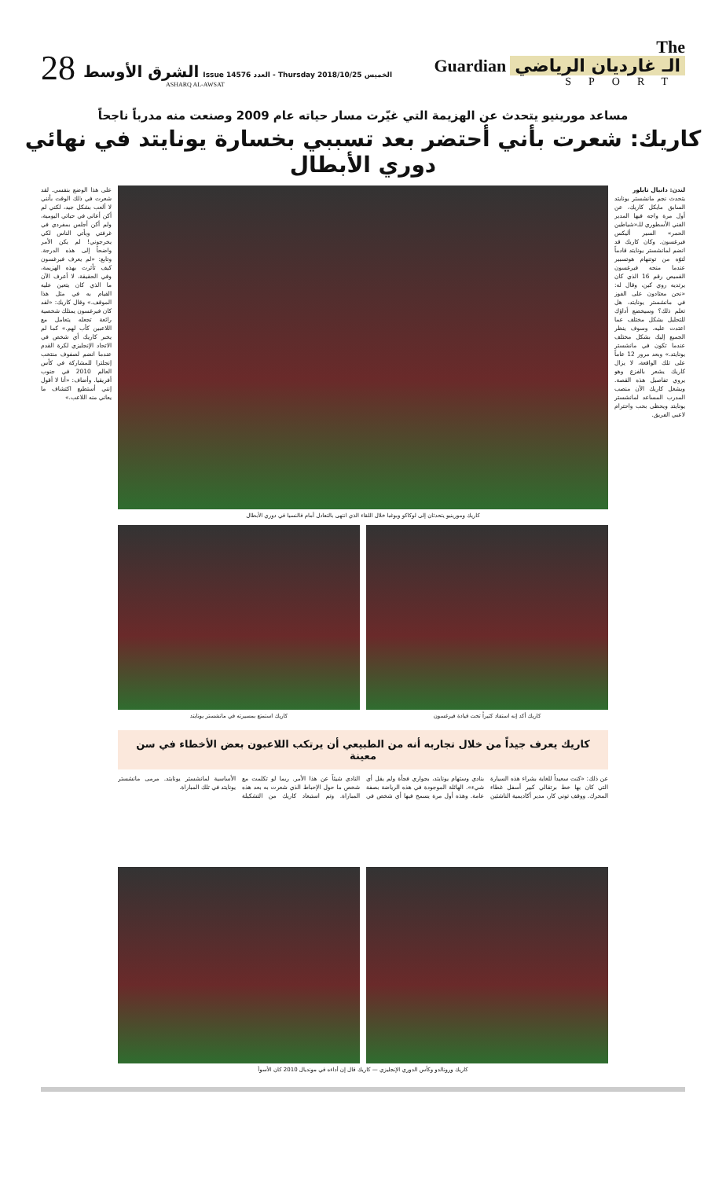28
الشرق الأوسط Issue 14576 العدد - Thursday 2018/10/25 الخميس
ASHARQ AL-AWSAT
The
Guardian الـ غارديان الرياضي
SPORT
مساعد مورينيو يتحدث عن الهزيمة التي غيّرت مسار حياته عام 2009 وصنعت منه مدرباً ناجحاً
كاريك: شعرت بأني أحتضر بعد تسببي بخسارة يونايتد في نهائي دوري الأبطال
لندن: دانيال تايلور
يتحدث نجم مانشستر يونايتد السابق مايكل كاريك، عن أول مرة واجه فيها المدير الفني الأسطوري للـ«شياطين الحمر» السير أليكس فيرغسون. وكان كاريك قد انضم لمانشستر يونايتد قادماً لتوّه من توتنهام هوتسبير عندما منحه فيرغسون القميص رقم 16 الذي كان يرتديه روي كين، وقال له: «نحن معتادون على الفوز في مانشستر يونايتد، هل تعلم ذلك؟ وسيخضع أداؤك للتحليل بشكل مختلف عما اعتدت عليه. وسوف ينظر الجميع إليك بشكل مختلف عندما تكون في مانشستر يونايتد.» وبعد مرور 12 عاماً على تلك الواقعة، لا يزال كاريك يشعر بالفزع وهو يروي تفاصيل هذه القصة. ويشغل كاريك الآن منصب المدرب المساعد لمانشستر يونايتد ويحظى بحب واحترام لاعبي الفريق.
كاريك ومورينيو يتحدثان إلى لوكاكو وبوغبا خلال اللقاء الذي انتهى بالتعادل أمام فالنسيا في دوري الأبطال
كاريك أكد إنه استفاد كثيراً تحت قيادة فيرغسون
كاريك استمتع بمسيرته في مانشستر يونايتد
كاريك يعرف جيداً من خلال تجاربه أنه من الطبيعي أن يرتكب اللاعبون بعض الأخطاء في سن معينة
عن ذلك: «كنت سعيداً للغاية بشراء هذه السيارة التي كان بها خط برتقالي كبير أسفل غطاء المحرك. ووقف توني كار، مدير أكاديمية الناشئين بنادي وستهام يونايتد، بجواري فجأة ولم يقل أي شيء». الهائلة الموجودة في هذه الرياضة بصفة عامة. وهذه أول مرة يسمح فيها أي شخص في النادي شيئاً عن هذا الأمر. ربما لو تكلمت مع شخص ما حول الإحباط الذي شعرت به بعد هذه المباراة. وتم استبعاد كاريك من التشكيلة الأساسية لمانشستر يونايتد. مرمى مانشستر يونايتد في تلك المباراة.
كاريك ورونالدو وكأس الدوري الإنجليزي — كاريك قال إن أداءه في مونديال 2010 كان الأسوأ
على هذا الوضع بنفسي. لقد شعرت في ذلك الوقت بأنني لا ألعب بشكل جيد، لكني لم أكن أعاني في حياتي اليومية، ولم أكن أجلس بمفردي في غرفتي ويأتي الناس لكي يخرجوني! لم يكن الأمر واضحاً إلى هذه الدرجة. وتابع: «لم يعرف فيرغسون كيف تأثرت بهذه الهزيمة، وفي الحقيقة، لا أعرف الآن ما الذي كان يتعين عليه القيام به في مثل هذا الموقف.» وقال كاريك: «لقد كان فيرغسون يمتلك شخصية رائعة تجعله يتعامل مع اللاعبين كأب لهم.» كما لم يخبر كاريك أي شخص في الاتحاد الإنجليزي لكرة القدم عندما انضم لصفوف منتخب إنجلترا للمشاركة في كأس العالم 2010 في جنوب أفريقيا. وأضاف: «أنا لا أقول إنني أستطيع اكتشاف ما يعاني منه اللاعب.»